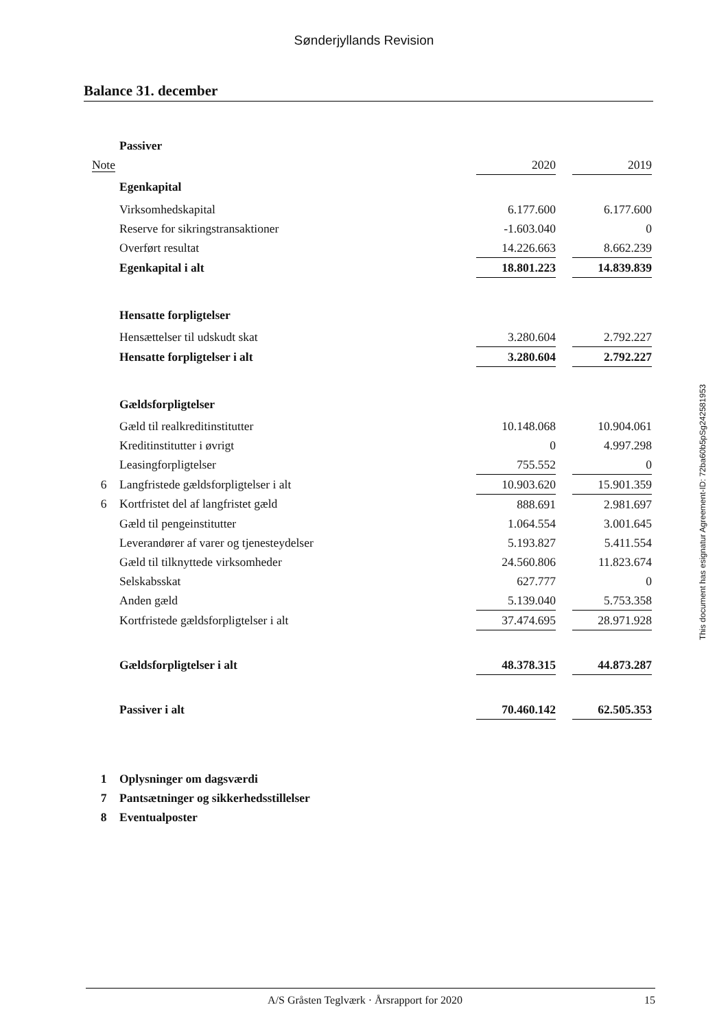Sønderjyllands Revision
Balance 31. december
| | Passiver | | | |
| Note | | 2020 | | 2019 |
| | Egenkapital | | | |
| | Virksomhedskapital | 6.177.600 | | 6.177.600 |
| | Reserve for sikringstransaktioner | -1.603.040 | | 0 |
| | Overført resultat | 14.226.663 | | 8.662.239 |
| | Egenkapital i alt | 18.801.223 | | 14.839.839 |
| | Hensatte forpligtelser | | | |
| | Hensættelser til udskudt skat | 3.280.604 | | 2.792.227 |
| | Hensatte forpligtelser i alt | 3.280.604 | | 2.792.227 |
| | Gældsforpligtelser | | | |
| | Gæld til realkreditinstitutter | 10.148.068 | | 10.904.061 |
| | Kreditinstitutter i øvrigt | 0 | | 4.997.298 |
| | Leasingforpligtelser | 755.552 | | 0 |
| 6 | Langfristede gældsforpligtelser i alt | 10.903.620 | | 15.901.359 |
| 6 | Kortfristet del af langfristet gæld | 888.691 | | 2.981.697 |
| | Gæld til pengeinstitutter | 1.064.554 | | 3.001.645 |
| | Leverandører af varer og tjenesteydelser | 5.193.827 | | 5.411.554 |
| | Gæld til tilknyttede virksomheder | 24.560.806 | | 11.823.674 |
| | Selskabsskat | 627.777 | | 0 |
| | Anden gæld | 5.139.040 | | 5.753.358 |
| | Kortfristede gældsforpligtelser i alt | 37.474.695 | | 28.971.928 |
| | Gældsforpligtelser i alt | 48.378.315 | | 44.873.287 |
| | Passiver i alt | 70.460.142 | | 62.505.353 |
| 1 | Oplysninger om dagsværdi | | | |
| 7 | Pantsætninger og sikkerhedsstillelser | | | |
| 8 | Eventualposter | | | |
This document has esignatur Agreement-ID: 72ba60b5pSg242581953
A/S Gråsten Teglværk · Årsrapport for 2020 15